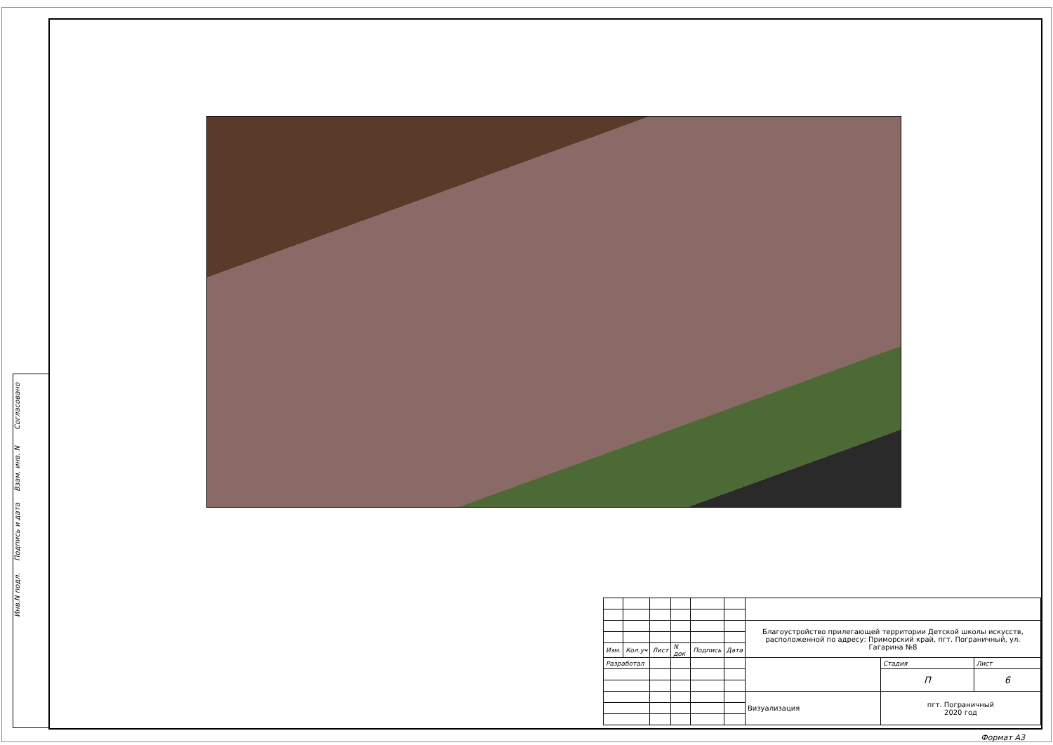Согласовано
Взам. инв. N
Подпись и дата
Инв.N подл.
| | | | | | | Благоустройство прилегающей территории Детской школы искусств, расположенной по адресу: Приморский край, пгт. Пограничный, ул. Гагарина №8 | | |
| Изм. | Кол.уч | Лист | N док | Подпись | Дата | | | |
| Разработал | | | | | | | Стадия | Лист |
| | | | | | | | П | 6 |
| | | | | | | Визуализация | пгт. Пограничный 2020 год | |
Формат А3